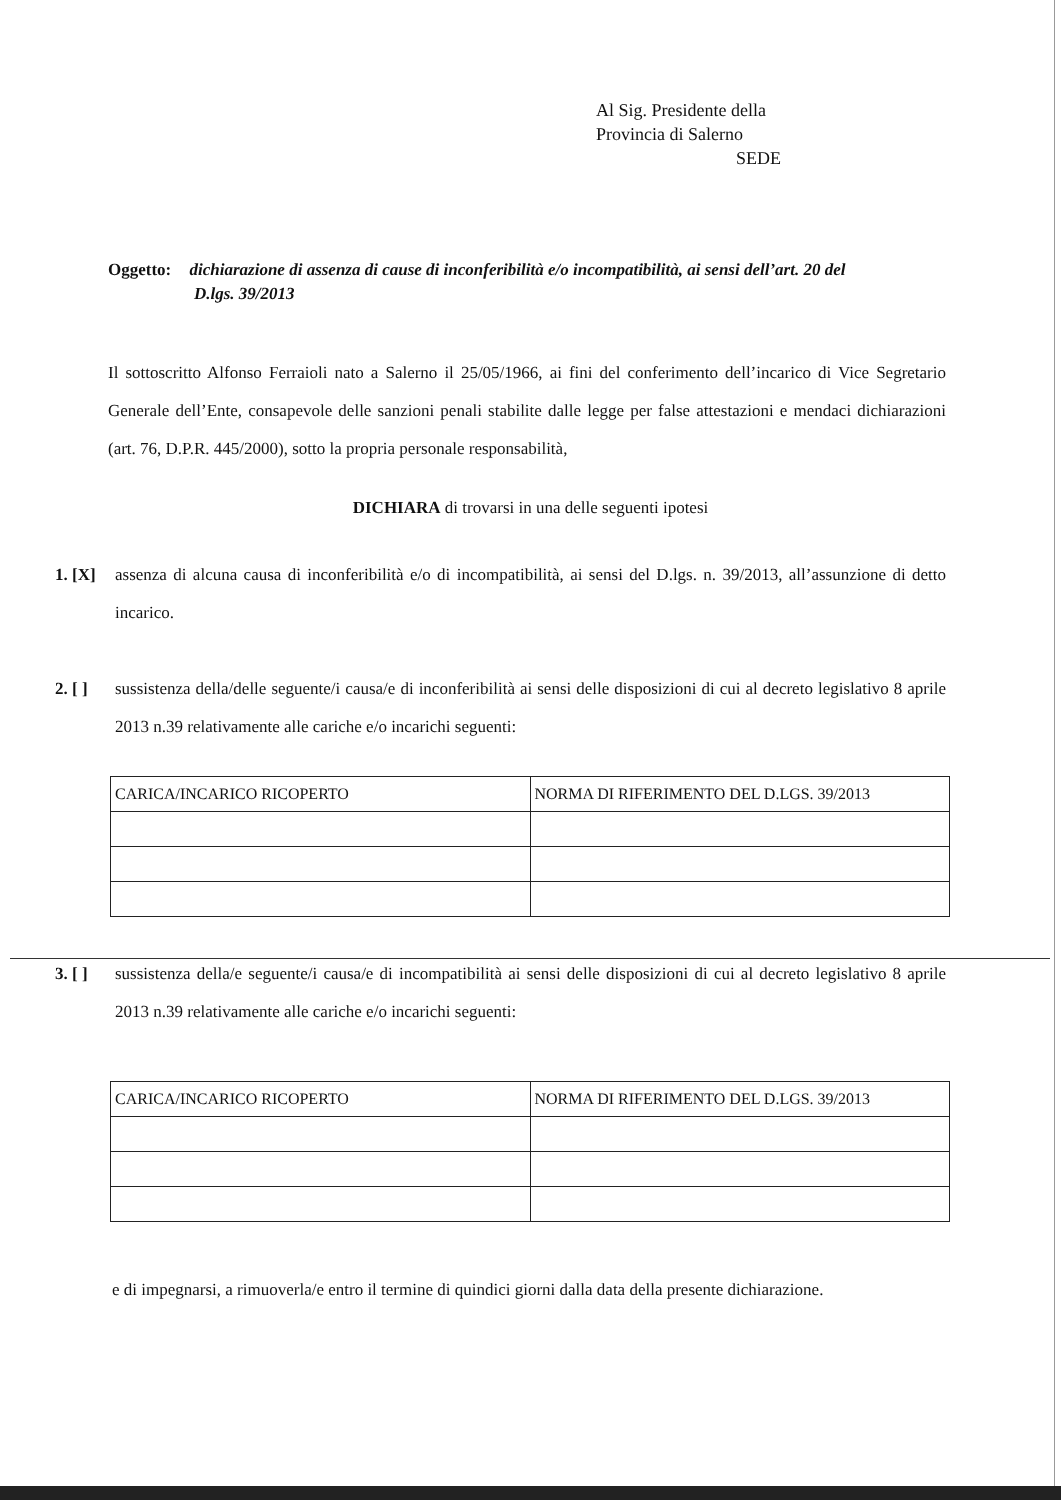Al Sig. Presidente della
Provincia di Salerno
SEDE
Oggetto: dichiarazione di assenza di cause di inconferibilità e/o incompatibilità, ai sensi dell’art. 20 del
D.lgs. 39/2013
Il sottoscritto Alfonso Ferraioli nato a Salerno il 25/05/1966, ai fini del conferimento dell’incarico di Vice Segretario Generale dell’Ente, consapevole delle sanzioni penali stabilite dalle legge per false attestazioni e mendaci dichiarazioni (art. 76, D.P.R. 445/2000), sotto la propria personale responsabilità,
DICHIARA di trovarsi in una delle seguenti ipotesi
1. [X]
assenza di alcuna causa di inconferibilità e/o di incompatibilità, ai sensi del D.lgs. n. 39/2013, all’assunzione di detto incarico.
2. [ ]
sussistenza della/delle seguente/i causa/e di inconferibilità ai sensi delle disposizioni di cui al decreto legislativo 8 aprile 2013 n.39 relativamente alle cariche e/o incarichi seguenti:
| CARICA/INCARICO RICOPERTO | NORMA DI RIFERIMENTO DEL D.LGS. 39/2013 |
3. [ ]
sussistenza della/e seguente/i causa/e di incompatibilità ai sensi delle disposizioni di cui al decreto legislativo 8 aprile 2013 n.39 relativamente alle cariche e/o incarichi seguenti:
| CARICA/INCARICO RICOPERTO | NORMA DI RIFERIMENTO DEL D.LGS. 39/2013 |
e di impegnarsi, a rimuoverla/e entro il termine di quindici giorni dalla data della presente dichiarazione.